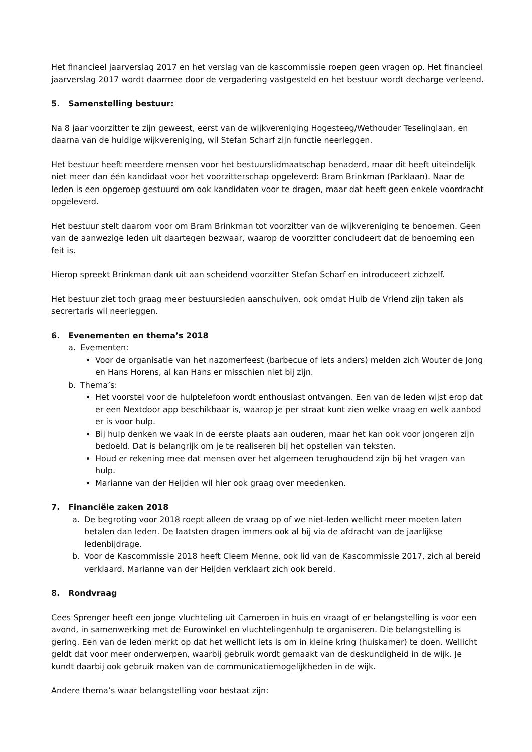Het financieel jaarverslag 2017 en het verslag van de kascommissie roepen geen vragen op. Het financieel jaarverslag 2017 wordt daarmee door de vergadering vastgesteld en het bestuur wordt decharge verleend.
5. Samenstelling bestuur:
Na 8 jaar voorzitter te zijn geweest, eerst van de wijkvereniging Hogesteeg/Wethouder Teselinglaan, en daarna van de huidige wijkvereniging, wil Stefan Scharf zijn functie neerleggen.
Het bestuur heeft meerdere mensen voor het bestuurslidmaatschap benaderd, maar dit heeft uiteindelijk niet meer dan één kandidaat voor het voorzitterschap opgeleverd: Bram Brinkman (Parklaan). Naar de leden is een opgeroep gestuurd om ook kandidaten voor te dragen, maar dat heeft geen enkele voordracht opgeleverd.
Het bestuur stelt daarom voor om Bram Brinkman tot voorzitter van de wijkvereniging te benoemen. Geen van de aanwezige leden uit daartegen bezwaar, waarop de voorzitter concludeert dat de benoeming een feit is.
Hierop spreekt Brinkman dank uit aan scheidend voorzitter Stefan Scharf en introduceert zichzelf.
Het bestuur ziet toch graag meer bestuursleden aanschuiven, ook omdat Huib de Vriend zijn taken als secrertaris wil neerleggen.
6. Evenementen en thema’s 2018
a. Evementen:
Voor de organisatie van het nazomerfeest (barbecue of iets anders) melden zich Wouter de Jong en Hans Horens, al kan Hans er misschien niet bij zijn.
b. Thema’s:
Het voorstel voor de hulptelefoon wordt enthousiast ontvangen. Een van de leden wijst erop dat er een Nextdoor app beschikbaar is, waarop je per straat kunt zien welke vraag en welk aanbod er is voor hulp.
Bij hulp denken we vaak in de eerste plaats aan ouderen, maar het kan ook voor jongeren zijn bedoeld. Dat is belangrijk om je te realiseren bij het opstellen van teksten.
Houd er rekening mee dat mensen over het algemeen terughoudend zijn bij het vragen van hulp.
Marianne van der Heijden wil hier ook graag over meedenken.
7. Financiële zaken 2018
a. De begroting voor 2018 roept alleen de vraag op of we niet-leden wellicht meer moeten laten betalen dan leden. De laatsten dragen immers ook al bij via de afdracht van de jaarlijkse ledenbijdrage.
b. Voor de Kascommissie 2018 heeft Cleem Menne, ook lid van de Kascommissie 2017, zich al bereid verklaard. Marianne van der Heijden verklaart zich ook bereid.
8. Rondvraag
Cees Sprenger heeft een jonge vluchteling uit Cameroen in huis en vraagt of er belangstelling is voor een avond, in samenwerking met de Eurowinkel en vluchtelingenhulp te organiseren. Die belangstelling is gering. Een van de leden merkt op dat het wellicht iets is om in kleine kring (huiskamer) te doen. Wellicht geldt dat voor meer onderwerpen, waarbij gebruik wordt gemaakt van de deskundigheid in de wijk. Je kundt daarbij ook gebruik maken van de communicatiemogelijkheden in de wijk.
Andere thema’s waar belangstelling voor bestaat zijn: